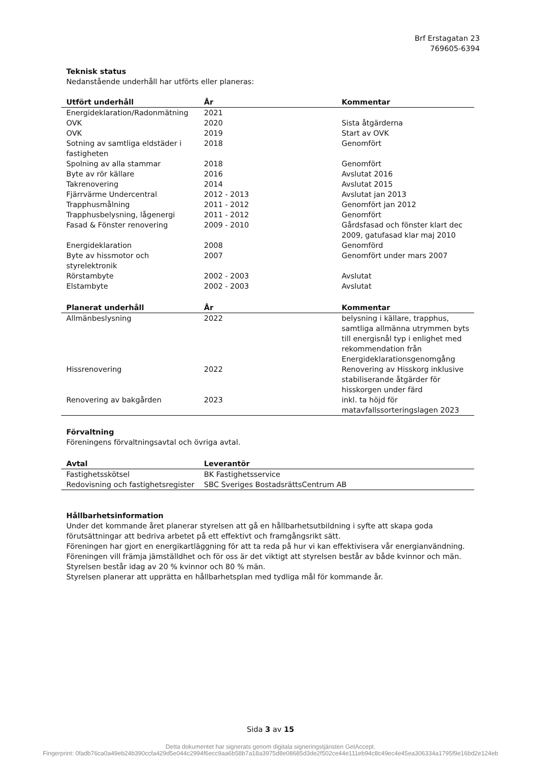Brf Erstagatan 23
769605-6394
Teknisk status
Nedanstående underhåll har utförts eller planeras:
| Utfört underhåll | År | Kommentar |
| --- | --- | --- |
| Energideklaration/Radonmätning | 2021 | |
| OVK | 2020 | Sista åtgärderna |
| OVK | 2019 | Start av OVK |
| Sotning av samtliga eldstäder i fastigheten | 2018 | Genomfört |
| Spolning av alla stammar | 2018 | Genomfört |
| Byte av rör källare | 2016 | Avslutat 2016 |
| Takrenovering | 2014 | Avslutat 2015 |
| Fjärrvärme Undercentral | 2012 - 2013 | Avslutat jan 2013 |
| Trapphusmålning | 2011 - 2012 | Genomfört jan 2012 |
| Trapphusbelysning, lågenergi | 2011 - 2012 | Genomfört |
| Fasad & Fönster renovering | 2009 - 2010 | Gårdsfasad och fönster klart dec 2009, gatufasad klar maj 2010 |
| Energideklaration | 2008 | Genomförd |
| Byte av hissmotor och styrelektronik | 2007 | Genomfört under mars 2007 |
| Rörstambyte | 2002 - 2003 | Avslutat |
| Elstambyte | 2002 - 2003 | Avslutat |
| Planerat underhåll | År | Kommentar |
| --- | --- | --- |
| Allmänbeslysning | 2022 | belysning i källare, trapphus, samtliga allmänna utrymmen byts till energisnål typ i enlighet med rekommendation från Energideklarationsgenomgång |
| Hissrenovering | 2022 | Renovering av Hisskorg inklusive stabiliserande åtgärder för hisskorgen under färd |
| Renovering av bakgården | 2023 | inkl. ta höjd för matavfallssorteringslagen 2023 |
Förvaltning
Föreningens förvaltningsavtal och övriga avtal.
| Avtal | Leverantör |
| --- | --- |
| Fastighetsskötsel | BK Fastighetsservice |
| Redovisning och fastighetsregister | SBC Sveriges BostadsrättsCentrum AB |
Hållbarhetsinformation
Under det kommande året planerar styrelsen att gå en hållbarhetsutbildning i syfte att skapa goda förutsättningar att bedriva arbetet på ett effektivt och framgångsrikt sätt.
Föreningen har gjort en energikartläggning för att ta reda på hur vi kan effektivisera vår energianvändning.
Föreningen vill främja jämställdhet och för oss är det viktigt att styrelsen består av både kvinnor och män. Styrelsen består idag av 20 % kvinnor och 80 % män.
Styrelsen planerar att upprätta en hållbarhetsplan med tydliga mål för kommande år.
Sida 3 av 15
Detta dokumentet har signerats genom digitala signeringstjänsten GetAccept.
Fingerprint: 0fadb76ca0a49eb24b390ccfa429d5e044c2994f6ecc9aa6b58b7a18a3975d8e08685d3de2f502ce44e111eb94c8c49ec4e45ea306334a1795f9e16bd2e124eb